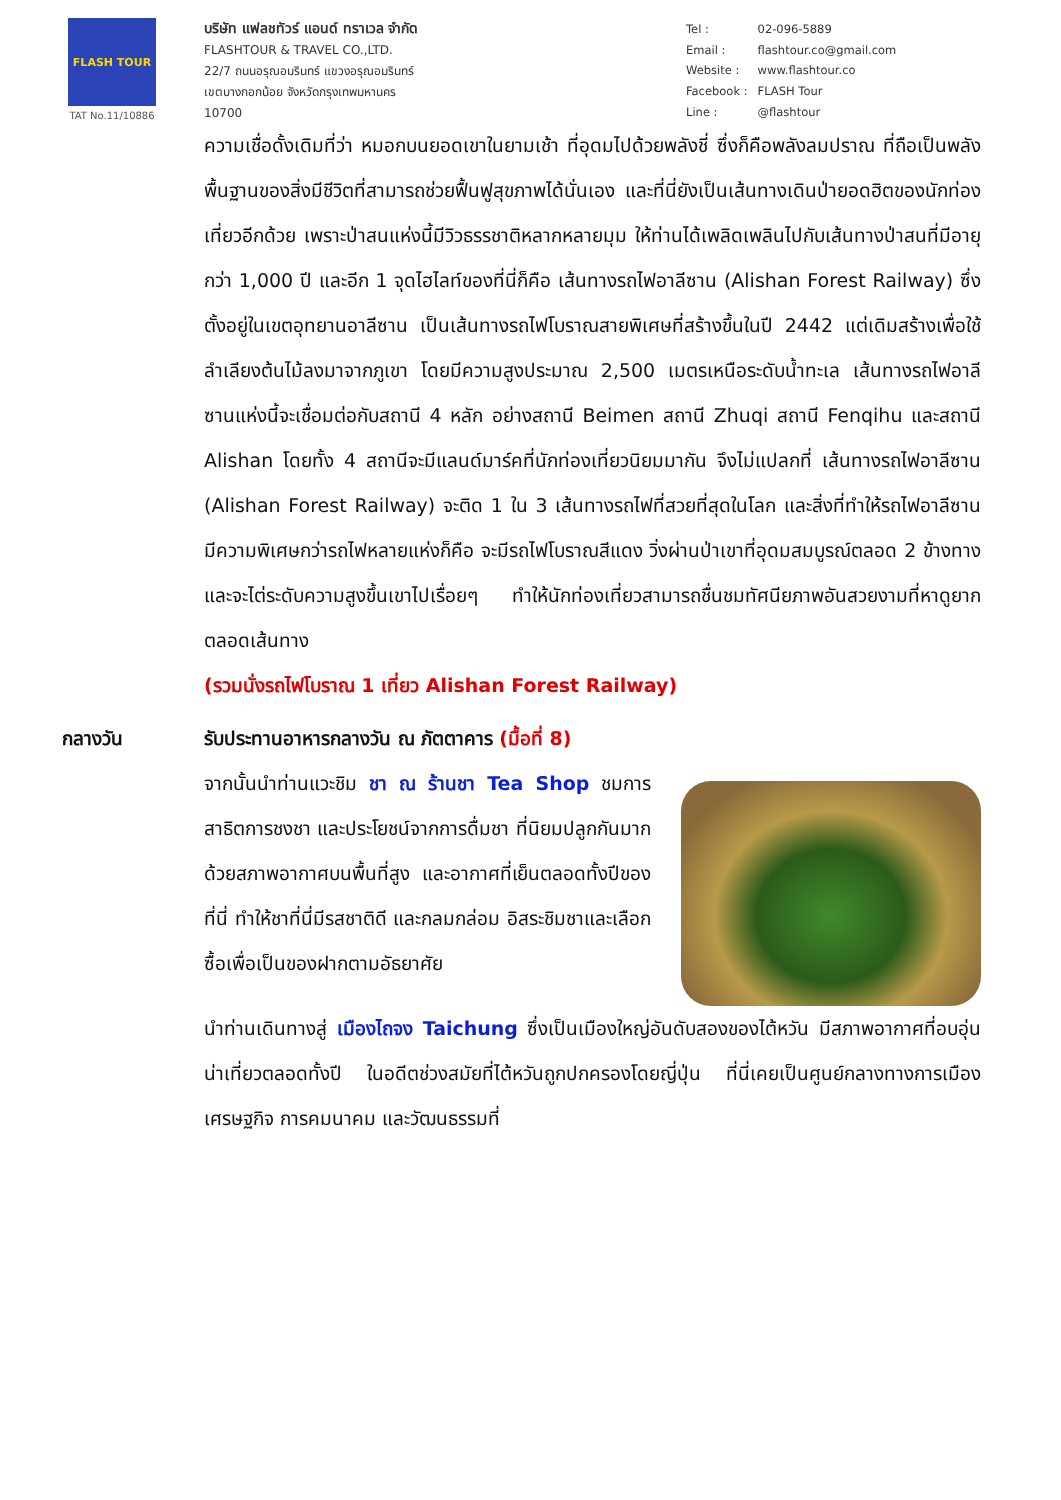FLASH TOUR
TAT No.11/10886
บริษัท แฟลชทัวร์ แอนด์ ทราเวล จำกัด
FLASHTOUR & TRAVEL CO.,LTD.
22/7 ถนนอรุณอมรินทร์ แขวงอรุณอมรินทร์
เขตบางกอกน้อย จังหวัดกรุงเทพมหานคร
10700
| Tel : | 02-096-5889 |
| Email : | flashtour.co@gmail.com |
| Website : | www.flashtour.co |
| Facebook : | FLASH Tour |
| Line : | @flashtour |
ความเชื่อดั้งเดิมที่ว่า หมอกบนยอดเขาในยามเช้า ที่อุดมไปด้วยพลังชี่ ซึ่งก็คือพลังลมปราณ ที่ถือเป็นพลังพื้นฐานของสิ่งมีชีวิตที่สามารถช่วยฟื้นฟูสุขภาพได้นั่นเอง และที่นี่ยังเป็นเส้นทางเดินป่ายอดฮิตของนักท่องเที่ยวอีกด้วย เพราะป่าสนแห่งนี้มีวิวธรรชาติหลากหลายมุม ให้ท่านได้เพลิดเพลินไปกับเส้นทางป่าสนที่มีอายุกว่า 1,000 ปี และอีก 1 จุดไฮไลท์ของที่นี่ก็คือ เส้นทางรถไฟอาลีซาน (Alishan Forest Railway) ซึ่งตั้งอยู่ในเขตอุทยานอาลีซาน เป็นเส้นทางรถไฟโบราณสายพิเศษที่สร้างขึ้นในปี 2442 แต่เดิมสร้างเพื่อใช้ลำเลียงต้นไม้ลงมาจากภูเขา โดยมีความสูงประมาณ 2,500 เมตรเหนือระดับน้ำทะเล เส้นทางรถไฟอาลีซานแห่งนี้จะเชื่อมต่อกับสถานี 4 หลัก อย่างสถานี Beimen สถานี Zhuqi สถานี Fenqihu และสถานี Alishan โดยทั้ง 4 สถานีจะมีแลนด์มาร์คที่นักท่องเที่ยวนิยมมากัน จึงไม่แปลกที่ เส้นทางรถไฟอาลีซาน (Alishan Forest Railway) จะติด 1 ใน 3 เส้นทางรถไฟที่สวยที่สุดในโลก และสิ่งที่ทำให้รถไฟอาลีซาน มีความพิเศษกว่ารถไฟหลายแห่งก็คือ จะมีรถไฟโบราณสีแดง วิ่งผ่านป่าเขาที่อุดมสมบูรณ์ตลอด 2 ข้างทาง และจะไต่ระดับความสูงขึ้นเขาไปเรื่อยๆ ทำให้นักท่องเที่ยวสามารถชื่นชมทัศนียภาพอันสวยงามที่หาดูยากตลอดเส้นทาง
(รวมนั่งรถไฟโบราณ 1 เที่ยว Alishan Forest Railway)
กลางวัน รับประทานอาหารกลางวัน ณ ภัตตาคาร (มื้อที่ 8)
จากนั้นนำท่านแวะชิม ชา ณ ร้านชา Tea Shop ชมการสาธิตการชงชา และประโยชน์จากการดื่มชา ที่นิยมปลูกกันมาก ด้วยสภาพอากาศบนพื้นที่สูง และอากาศที่เย็นตลอดทั้งปีของที่นี่ ทำให้ชาที่นี่มีรสชาติดี และกลมกล่อม อิสระชิมชาและเลือกซื้อเพื่อเป็นของฝากตามอัธยาศัย
นำท่านเดินทางสู่ เมืองไถจง Taichung ซึ่งเป็นเมืองใหญ่อันดับสองของไต้หวัน มีสภาพอากาศที่อบอุ่นน่าเที่ยวตลอดทั้งปี ในอดีตช่วงสมัยที่ไต้หวันถูกปกครองโดยญี่ปุ่น ที่นี่เคยเป็นศูนย์กลางทางการเมือง เศรษฐกิจ การคมนาคม และวัฒนธรรมที่